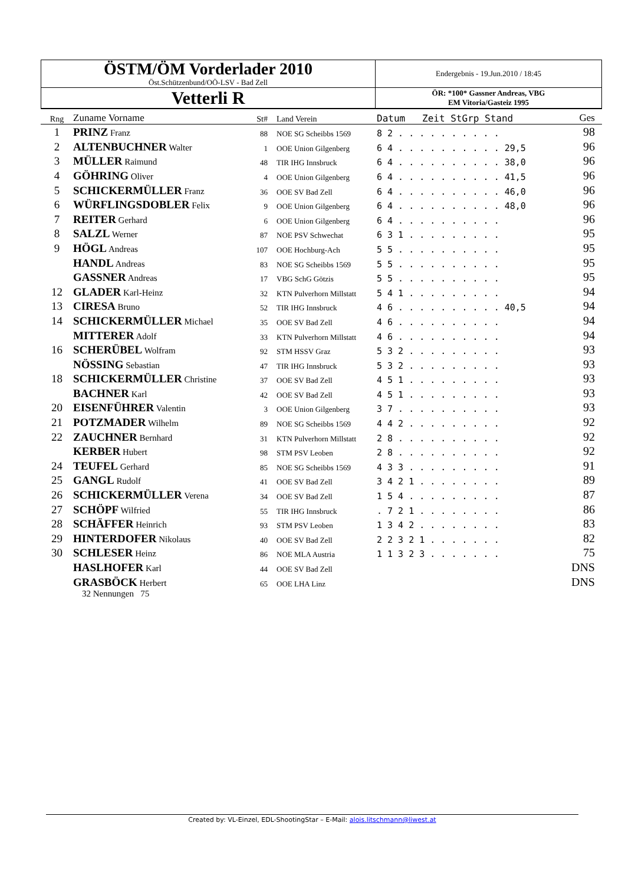| ÖSTM/ÖM Vorderlader 2010 Öst.Schützenbund/OÖ-LSV - Bad Zell | Endergebnis - 19.Jun.2010 / 18:45 |
| Vetterli R | ÖR: *100* Gassner Andreas, VBG EM Vitoria/Gasteiz 1995 |
| Rng | Zuname Vorname | St# | Land Verein | Datum Zeit StGrp Stand | Ges |
| --- | --- | --- | --- | --- | --- |
| 1 | PRINZ Franz | 88 | NOE SG Scheibbs 1569 | 8 2 . . . . . . . . . . | 98 |
| 2 | ALTENBUCHNER Walter | 1 | OOE Union Gilgenberg | 6 4 . . . . . . . . . . 29,5 | 96 |
| 3 | MÜLLER Raimund | 48 | TIR IHG Innsbruck | 6 4 . . . . . . . . . . 38,0 | 96 |
| 4 | GÖHRING Oliver | 4 | OOE Union Gilgenberg | 6 4 . . . . . . . . . . 41,5 | 96 |
| 5 | SCHICKERMÜLLER Franz | 36 | OOE SV Bad Zell | 6 4 . . . . . . . . . . 46,0 | 96 |
| 6 | WÜRFLINGSDOBLER Felix | 9 | OOE Union Gilgenberg | 6 4 . . . . . . . . . . 48,0 | 96 |
| 7 | REITER Gerhard | 6 | OOE Union Gilgenberg | 6 4 . . . . . . . . . . | 96 |
| 8 | SALZL Werner | 87 | NOE PSV Schwechat | 6 3 1 . . . . . . . . . | 95 |
| 9 | HÖGL Andreas | 107 | OOE Hochburg-Ach | 5 5 . . . . . . . . . . | 95 |
| | HANDL Andreas | 83 | NOE SG Scheibbs 1569 | 5 5 . . . . . . . . . . | 95 |
| | GASSNER Andreas | 17 | VBG SchG Götzis | 5 5 . . . . . . . . . . | 95 |
| 12 | GLADER Karl-Heinz | 32 | KTN Pulverhorn Millstatt | 5 4 1 . . . . . . . . . | 94 |
| 13 | CIRESA Bruno | 52 | TIR IHG Innsbruck | 4 6 . . . . . . . . . . 40,5 | 94 |
| 14 | SCHICKERMÜLLER Michael | 35 | OOE SV Bad Zell | 4 6 . . . . . . . . . . | 94 |
| | MITTERER Adolf | 33 | KTN Pulverhorn Millstatt | 4 6 . . . . . . . . . . | 94 |
| 16 | SCHERÜBEL Wolfram | 92 | STM HSSV Graz | 5 3 2 . . . . . . . . . | 93 |
| | NÖSSING Sebastian | 47 | TIR IHG Innsbruck | 5 3 2 . . . . . . . . . | 93 |
| 18 | SCHICKERMÜLLER Christine | 37 | OOE SV Bad Zell | 4 5 1 . . . . . . . . . | 93 |
| | BACHNER Karl | 42 | OOE SV Bad Zell | 4 5 1 . . . . . . . . . | 93 |
| 20 | EISENFÜHRER Valentin | 3 | OOE Union Gilgenberg | 3 7 . . . . . . . . . . | 93 |
| 21 | POTZMADER Wilhelm | 89 | NOE SG Scheibbs 1569 | 4 4 2 . . . . . . . . . | 92 |
| 22 | ZAUCHNER Bernhard | 31 | KTN Pulverhorn Millstatt | 2 8 . . . . . . . . . . | 92 |
| | KERBER Hubert | 98 | STM PSV Leoben | 2 8 . . . . . . . . . . | 92 |
| 24 | TEUFEL Gerhard | 85 | NOE SG Scheibbs 1569 | 4 3 3 . . . . . . . . . | 91 |
| 25 | GANGL Rudolf | 41 | OOE SV Bad Zell | 3 4 2 1 . . . . . . . . | 89 |
| 26 | SCHICKERMÜLLER Verena | 34 | OOE SV Bad Zell | 1 5 4 . . . . . . . . . | 87 |
| 27 | SCHÖPF Wilfried | 55 | TIR IHG Innsbruck | . 7 2 1 . . . . . . . . | 86 |
| 28 | SCHÄFFER Heinrich | 93 | STM PSV Leoben | 1 3 4 2 . . . . . . . . | 83 |
| 29 | HINTERDOFER Nikolaus | 40 | OOE SV Bad Zell | 2 2 3 2 1 . . . . . . . | 82 |
| 30 | SCHLESER Heinz | 86 | NOE MLA Austria | 1 1 3 2 3 . . . . . . . | 75 |
| | HASLHOFER Karl | 44 | OOE SV Bad Zell | | DNS |
| | GRASBÖCK Herbert | 65 | OOE LHA Linz | | DNS |
32 Nennungen 75
Created by: VL-Einzel, EDL-ShootingStar – E-Mail: alois.litschmann@liwest.at